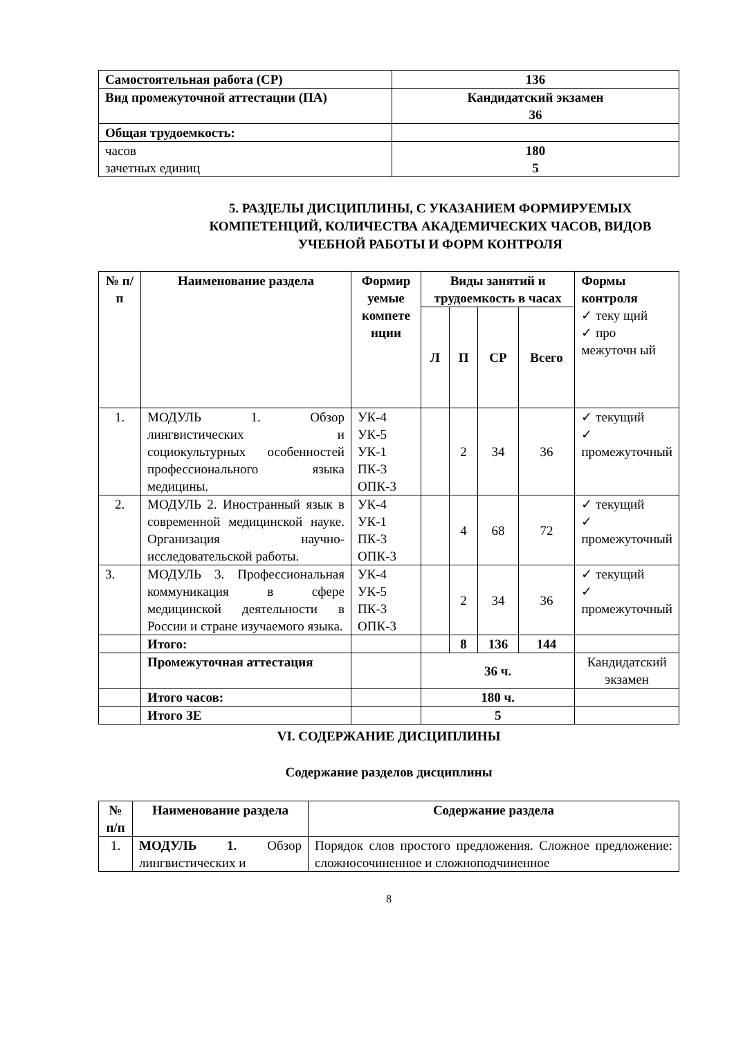| Самостоятельная работа (СР) | 136 |
| Вид промежуточной аттестации (ПА) | Кандидатский экзамен 36 |
| Общая трудоемкость: | |
| часов зачетных единиц | 180 5 |
5. РАЗДЕЛЫ ДИСЦИПЛИНЫ, С УКАЗАНИЕМ ФОРМИРУЕМЫХ КОМПЕТЕНЦИЙ, КОЛИЧЕСТВА АКАДЕМИЧЕСКИХ ЧАСОВ, ВИДОВ УЧЕБНОЙ РАБОТЫ И ФОРМ КОНТРОЛЯ
| № п/п | Наименование раздела | Формир уемые компете нции | Виды занятий и трудоемкость в часах | | | | Формы контроля ✓ теку щий ✓ про межуточн ый |
| --- | --- | --- | --- | --- | --- | --- | --- |
| | | | Л | П | СР | Всего | |
| 1. | МОДУЛЬ 1. Обзор лингвистических и социокультурных особенностей профессионального языка медицины. | УК-4 УК-5 УК-1 ПК-3 ОПК-3 | | 2 | 34 | 36 | ✓ текущий ✓ промежуточный |
| 2. | МОДУЛЬ 2. Иностранный язык в современной медицинской науке. Организация научно-исследовательской работы. | УК-4 УК-1 ПК-3 ОПК-3 | | 4 | 68 | 72 | ✓ текущий ✓ промежуточный |
| 3. | МОДУЛЬ 3. Профессиональная коммуникация в сфере медицинской деятельности в России и стране изучаемого языка. | УК-4 УК-5 ПК-3 ОПК-3 | | 2 | 34 | 36 | ✓ текущий ✓ промежуточный |
| | Итого: | | | 8 | 136 | 144 | |
| | Промежуточная аттестация | | 36 ч. | | | | Кандидатский экзамен |
| | Итого часов: | | 180 ч. | | | | |
| | Итого ЗЕ | | 5 | | | | |
VI. СОДЕРЖАНИЕ ДИСЦИПЛИНЫ
Содержание разделов дисциплины
| № п/п | Наименование раздела | Содержание раздела |
| --- | --- | --- |
| 1. | МОДУЛЬ 1. Обзор лингвистических и | Порядок слов простого предложения. Сложное предложение: сложносочиненное и сложноподчиненное |
8